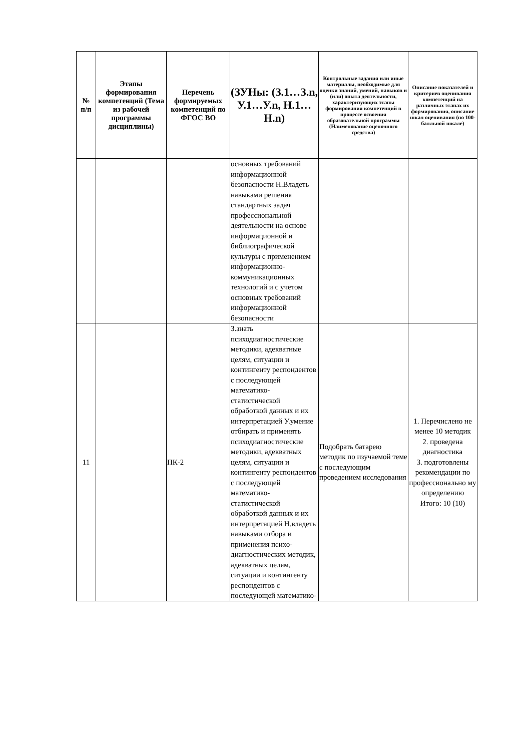| № п/п | Этапы формирования компетенций (Тема из рабочей программы дисциплины) | Перечень формируемых компетенций по ФГОС ВО | (ЗУНы: (З.1…З.n, У.1…У.n, Н.1…Н.n) | Контрольные задания или иные материалы, необходимые для оценки знаний, умений, навыков и (или) опыта деятельности, характеризующих этапы формирования компетенций в процессе освоения образовательной программы (Наименование оценочного средства) | Описание показателей и критериев оценивания компетенций на различных этапах их формирования, описание шкал оценивания (по 100-балльной шкале) |
| --- | --- | --- | --- | --- | --- |
| | | | основных требований информационной безопасности Н.Владеть навыками решения стандартных задач профессиональной деятельности на основе информационной и библиографической культуры с применением информационно-коммуникационных технологий и с учетом основных требований информационной безопасности | | |
| 11 | | ПК-2 | З.знать психодиагностические методики, адекватные целям, ситуации и контингенту респондентов с последующей математико-статистической обработкой данных и их интерпретацией У.умение отбирать и применять психодиагностические методики, адекватных целям, ситуации и контингенту респондентов с последующей математико-статистической обработкой данных и их интерпретацией Н.владеть навыками отбора и применения психо-диагностических методик, адекватных целям, ситуации и контингенту респондентов с последующей математико- | Подобрать батарею методик по изучаемой теме с последующим проведением исследования | 1. Перечислено не менее 10 методик 2. проведена диагностика 3. подготовлены рекомендации по профессионально му определению Итого: 10 (10) |